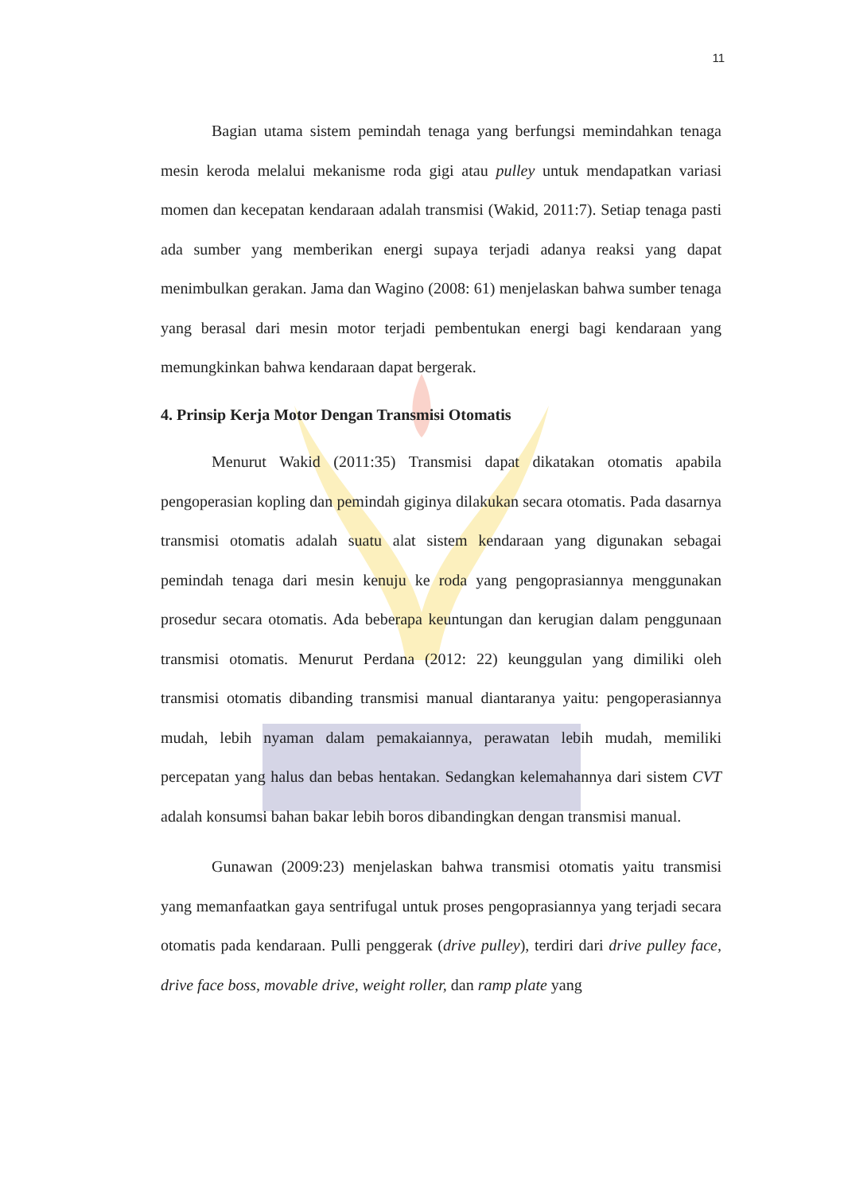11
Bagian utama sistem pemindah tenaga yang berfungsi memindahkan tenaga mesin keroda melalui mekanisme roda gigi atau pulley untuk mendapatkan variasi momen dan kecepatan kendaraan adalah transmisi (Wakid, 2011:7). Setiap tenaga pasti ada sumber yang memberikan energi supaya terjadi adanya reaksi yang dapat menimbulkan gerakan. Jama dan Wagino (2008: 61) menjelaskan bahwa sumber tenaga yang berasal dari mesin motor terjadi pembentukan energi bagi kendaraan yang memungkinkan bahwa kendaraan dapat bergerak.
4. Prinsip Kerja Motor Dengan Transmisi Otomatis
Menurut Wakid (2011:35) Transmisi dapat dikatakan otomatis apabila pengoperasian kopling dan pemindah giginya dilakukan secara otomatis. Pada dasarnya transmisi otomatis adalah suatu alat sistem kendaraan yang digunakan sebagai pemindah tenaga dari mesin kenuju ke roda yang pengoprasiannya menggunakan prosedur secara otomatis. Ada beberapa keuntungan dan kerugian dalam penggunaan transmisi otomatis. Menurut Perdana (2012: 22) keunggulan yang dimiliki oleh transmisi otomatis dibanding transmisi manual diantaranya yaitu: pengoperasiannya mudah, lebih nyaman dalam pemakaiannya, perawatan lebih mudah, memiliki percepatan yang halus dan bebas hentakan. Sedangkan kelemahannya dari sistem CVT adalah konsumsi bahan bakar lebih boros dibandingkan dengan transmisi manual.
Gunawan (2009:23) menjelaskan bahwa transmisi otomatis yaitu transmisi yang memanfaatkan gaya sentrifugal untuk proses pengoprasiannya yang terjadi secara otomatis pada kendaraan. Pulli penggerak (drive pulley), terdiri dari drive pulley face, drive face boss, movable drive, weight roller, dan ramp plate yang